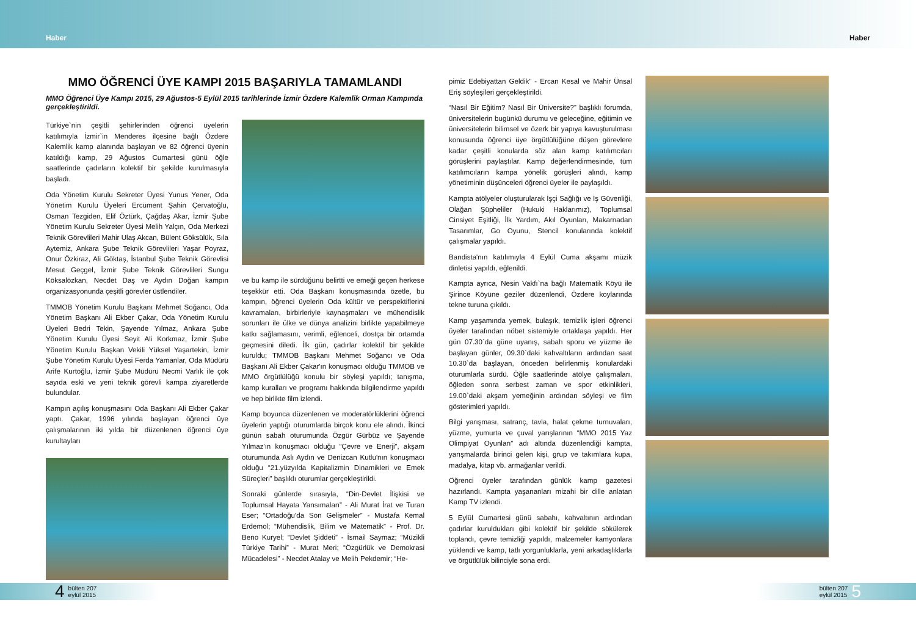Haber Haber
MMO ÖĞRENCİ ÜYE KAMPI 2015 BAŞARIYLA TAMAMLANDI
MMO Öğrenci Üye Kampı 2015, 29 Ağustos-5 Eylül 2015 tarihlerinde İzmir Özdere Kalemlik Orman Kampında gerçekleştirildi.
Türkiye`nin çeşitli şehirlerinden öğrenci üyelerin katılımıyla İzmir`in Menderes ilçesine bağlı Özdere Kalemlik kamp alanında başlayan ve 82 öğrenci üyenin katıldığı kamp, 29 Ağustos Cumartesi günü öğle saatlerinde çadırların kolektif bir şekilde kurulmasıyla başladı.
Oda Yönetim Kurulu Sekreter Üyesi Yunus Yener, Oda Yönetim Kurulu Üyeleri Ercüment Şahin Çervatoğlu, Osman Tezgiden, Elif Öztürk, Çağdaş Akar, İzmir Şube Yönetim Kurulu Sekreter Üyesi Melih Yalçın, Oda Merkezi Teknik Görevlileri Mahir Ulaş Akcan, Bülent Göksülük, Sıla Aytemiz, Ankara Şube Teknik Görevlileri Yaşar Poyraz, Onur Özkiraz, Ali Göktaş, İstanbul Şube Teknik Görevlisi Mesut Geçgel, İzmir Şube Teknik Görevlileri Sungu Köksalözkan, Necdet Daş ve Aydın Doğan kampın organizasyonunda çeşitli görevler üstlendiler.
TMMOB Yönetim Kurulu Başkanı Mehmet Soğancı, Oda Yönetim Başkanı Ali Ekber Çakar, Oda Yönetim Kurulu Üyeleri Bedri Tekin, Şayende Yılmaz, Ankara Şube Yönetim Kurulu Üyesi Seyit Ali Korkmaz, İzmir Şube Yönetim Kurulu Başkan Vekili Yüksel Yaşartekin, İzmir Şube Yönetim Kurulu Üyesi Ferda Yamanlar, Oda Müdürü Arife Kurtoğlu, İzmir Şube Müdürü Necmi Varlık ile çok sayıda eski ve yeni teknik görevli kampa ziyaretlerde bulundular.
Kampın açılış konuşmasını Oda Başkanı Ali Ekber Çakar yaptı. Çakar, 1996 yılında başlayan öğrenci üye çalışmalarının iki yılda bir düzenlenen öğrenci üye kurultayları
ve bu kamp ile sürdüğünü belirtti ve emeği geçen herkese teşekkür etti. Oda Başkanı konuşmasında özetle, bu kampın, öğrenci üyelerin Oda kültür ve perspektiflerini kavramaları, birbirleriyle kaynaşmaları ve mühendislik sorunları ile ülke ve dünya analizini birlikte yapabilmeye katkı sağlamasını, verimli, eğlenceli, dostça bir ortamda geçmesini diledi. İlk gün, çadırlar kolektif bir şekilde kuruldu; TMMOB Başkanı Mehmet Soğancı ve Oda Başkanı Ali Ekber Çakar'ın konuşmacı olduğu TMMOB ve MMO örgütlülüğü konulu bir söyleşi yapıldı; tanışma, kamp kuralları ve programı hakkında bilgilendirme yapıldı ve hep birlikte film izlendi.
Kamp boyunca düzenlenen ve moderatörlüklerini öğrenci üyelerin yaptığı oturumlarda birçok konu ele alındı. İkinci günün sabah oturumunda Özgür Gürbüz ve Şayende Yılmaz'ın konuşmacı olduğu “Çevre ve Enerji”, akşam oturumunda Aslı Aydın ve Denizcan Kutlu'nın konuşmacı olduğu “21.yüzyılda Kapitalizmin Dinamikleri ve Emek Süreçleri” başlıklı oturumlar gerçekleştirildi.
Sonraki günlerde sırasıyla, “Din-Devlet İlişkisi ve Toplumsal Hayata Yansımaları” - Ali Murat İrat ve Turan Eser; “Ortadoğu'da Son Gelişmeler” - Mustafa Kemal Erdemol; “Mühendislik, Bilim ve Matematik” - Prof. Dr. Beno Kuryel; “Devlet Şiddeti” - İsmail Saymaz; “Müzikli Türkiye Tarihi” - Murat Meri; “Özgürlük ve Demokrasi Mücadelesi” - Necdet Atalay ve Melih Pekdemir; “He-
pimiz Edebiyattan Geldik” - Ercan Kesal ve Mahir Ünsal Eriş söyleşileri gerçekleştirildi.
“Nasıl Bir Eğitim? Nasıl Bir Üniversite?” başlıklı forumda, üniversitelerin bugünkü durumu ve geleceğine, eğitimin ve üniversitelerin bilimsel ve özerk bir yapıya kavuşturulması konusunda öğrenci üye örgütlülüğüne düşen görevlere kadar çeşitli konularda söz alan kamp katılımcıları görüşlerini paylaştılar. Kamp değerlendirmesinde, tüm katılımcıların kampa yönelik görüşleri alındı, kamp yönetiminin düşünceleri öğrenci üyeler ile paylaşıldı.
Kampta atölyeler oluşturularak İşçi Sağlığı ve İş Güvenliği, Olağan Şüpheliler (Hukuki Haklarımız), Toplumsal Cinsiyet Eşitliği, İlk Yardım, Akıl Oyunları, Makarnadan Tasarımlar, Go Oyunu, Stencil konularında kolektif çalışmalar yapıldı.
Bandista'nın katılımıyla 4 Eylül Cuma akşamı müzik dinletisi yapıldı, eğlenildi.
Kampta ayrıca, Nesin Vakfı`na bağlı Matematik Köyü ile Şirince Köyüne geziler düzenlendi, Özdere koylarında tekne turuna çıkıldı.
Kamp yaşamında yemek, bulaşık, temizlik işleri öğrenci üyeler tarafından nöbet sistemiyle ortaklaşa yapıldı. Her gün 07.30`da güne uyanış, sabah sporu ve yüzme ile başlayan günler, 09.30`daki kahvaltıların ardından saat 10.30`da başlayan, önceden belirlenmiş konulardaki oturumlarla sürdü. Öğle saatlerinde atölye çalışmaları, öğleden sonra serbest zaman ve spor etkinlikleri, 19.00`daki akşam yemeğinin ardından söyleşi ve film gösterimleri yapıldı.
Bilgi yarışması, satranç, tavla, halat çekme turnuvaları, yüzme, yumurta ve çuval yarışlarının “MMO 2015 Yaz Olimpiyat Oyunları” adı altında düzenlendiği kampta, yarışmalarda birinci gelen kişi, grup ve takımlara kupa, madalya, kitap vb. armağanlar verildi.
Öğrenci üyeler tarafından günlük kamp gazetesi hazırlandı. Kampta yaşananları mizahi bir dille anlatan Kamp TV izlendi.
5 Eylül Cumartesi günü sabahı, kahvaltının ardından çadırlar kuruldukları gibi kolektif bir şekilde sökülerek toplandı, çevre temizliği yapıldı, malzemeler kamyonlara yüklendi ve kamp, tatlı yorgunluklarla, yeni arkadaşlıklarla ve örgütlülük bilinciyle sona erdi.
4 bülten 207
eylül 2015
bülten 207
eylül 2015 5